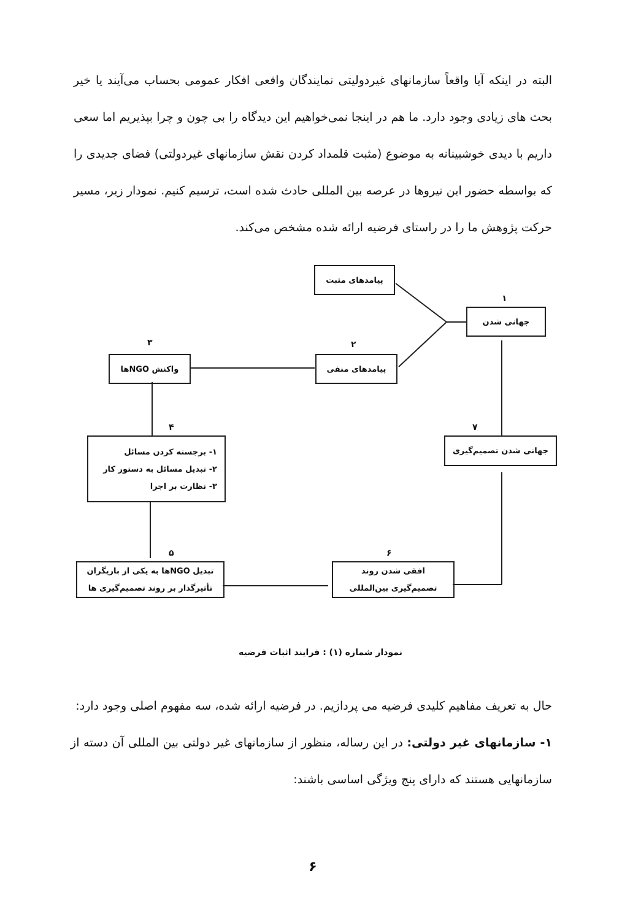البته در اینکه آیا واقعاً سازمانهای غیردولیتی نمایندگان واقعی افکار عمومی بحساب می‌آیند یا خیر بحث های زیادی وجود دارد. ما هم در اینجا نمی‌خواهیم این دیدگاه را بی چون و چرا بپذیریم اما سعی داریم با دیدی خوشبینانه به موضوع (مثبت قلمداد کردن نقش سازمانهای غیردولتی) فضای جدیدی را که بواسطه حضور این نیروها در عرصه بین المللی حادث شده است، ترسیم کنیم. نمودار زیر، مسیر حرکت پژوهش ما را در راستای فرضیه ارائه شده مشخص می‌کند.
پیامدهای مثبت
۱
جهانی شدن
۳ ۲
واکنش NGOها پیامدهای منفی
۴ ۷
۱- برجسته کردن مسائل
۲- تبدیل مسائل به دستور کار
۳- نظارت بر اجرا
جهانی شدن تصمیم‌گیری
۵ ۶
تبدیل NGOها به یکی از بازیگران
تأثیرگذار بر روند تصمیم‌گیری ها
افقی شدن روند
تصمیم‌گیری بین‌المللی
نمودار شماره (۱) : فرایند اثبات فرضیه
حال به تعریف مفاهیم کلیدی فرضیه می پردازیم. در فرضیه ارائه شده، سه مفهوم اصلی وجود دارد:
۱- سازمانهای غیر دولتی: در این رساله، منظور از سازمانهای غیر دولتی بین المللی آن دسته از سازمانهایی هستند که دارای پنج ویژگی اساسی باشند:
۶